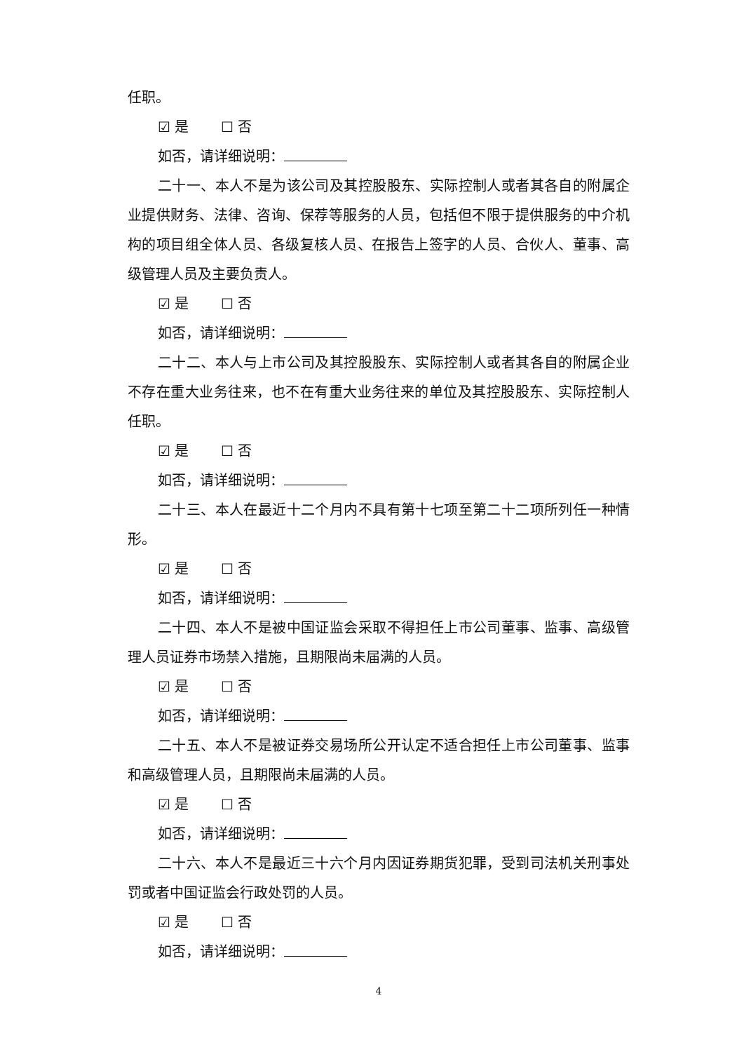任职。
☑ 是 ☐ 否
如否，请详细说明：
二十一、本人不是为该公司及其控股股东、实际控制人或者其各自的附属企业提供财务、法律、咨询、保荐等服务的人员，包括但不限于提供服务的中介机构的项目组全体人员、各级复核人员、在报告上签字的人员、合伙人、董事、高级管理人员及主要负责人。
☑ 是 ☐ 否
如否，请详细说明：
二十二、本人与上市公司及其控股股东、实际控制人或者其各自的附属企业不存在重大业务往来，也不在有重大业务往来的单位及其控股股东、实际控制人任职。
☑ 是 ☐ 否
如否，请详细说明：
二十三、本人在最近十二个月内不具有第十七项至第二十二项所列任一种情形。
☑ 是 ☐ 否
如否，请详细说明：
二十四、本人不是被中国证监会采取不得担任上市公司董事、监事、高级管理人员证券市场禁入措施，且期限尚未届满的人员。
☑ 是 ☐ 否
如否，请详细说明：
二十五、本人不是被证券交易场所公开认定不适合担任上市公司董事、监事和高级管理人员，且期限尚未届满的人员。
☑ 是 ☐ 否
如否，请详细说明：
二十六、本人不是最近三十六个月内因证券期货犯罪，受到司法机关刑事处罚或者中国证监会行政处罚的人员。
☑ 是 ☐ 否
如否，请详细说明：
4